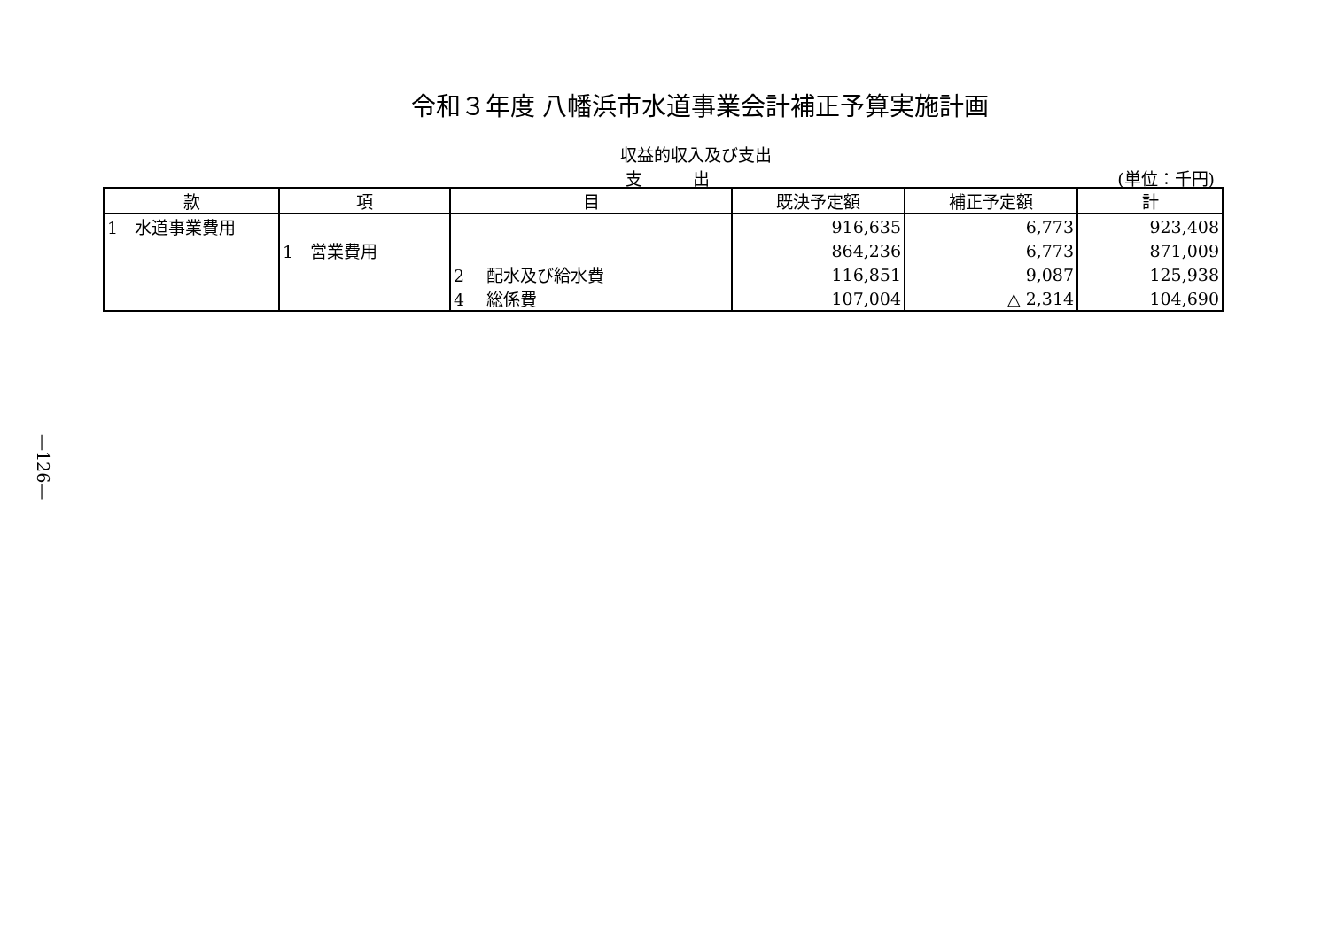令和３年度 八幡浜市水道事業会計補正予算実施計画
収益的収入及び支出
支　　　出 (単位：千円)
| 款 | 項 | 目 | 既決予定額 | 補正予定額 | 計 |
| --- | --- | --- | --- | --- | --- |
| 1 水道事業費用 | | | 916,635 | 6,773 | 923,408 |
| | 1 営業費用 | | 864,236 | 6,773 | 871,009 |
| | | 2 配水及び給水費 | 116,851 | 9,087 | 125,938 |
| | | 4 総係費 | 107,004 | △ 2,314 | 104,690 |
—126—